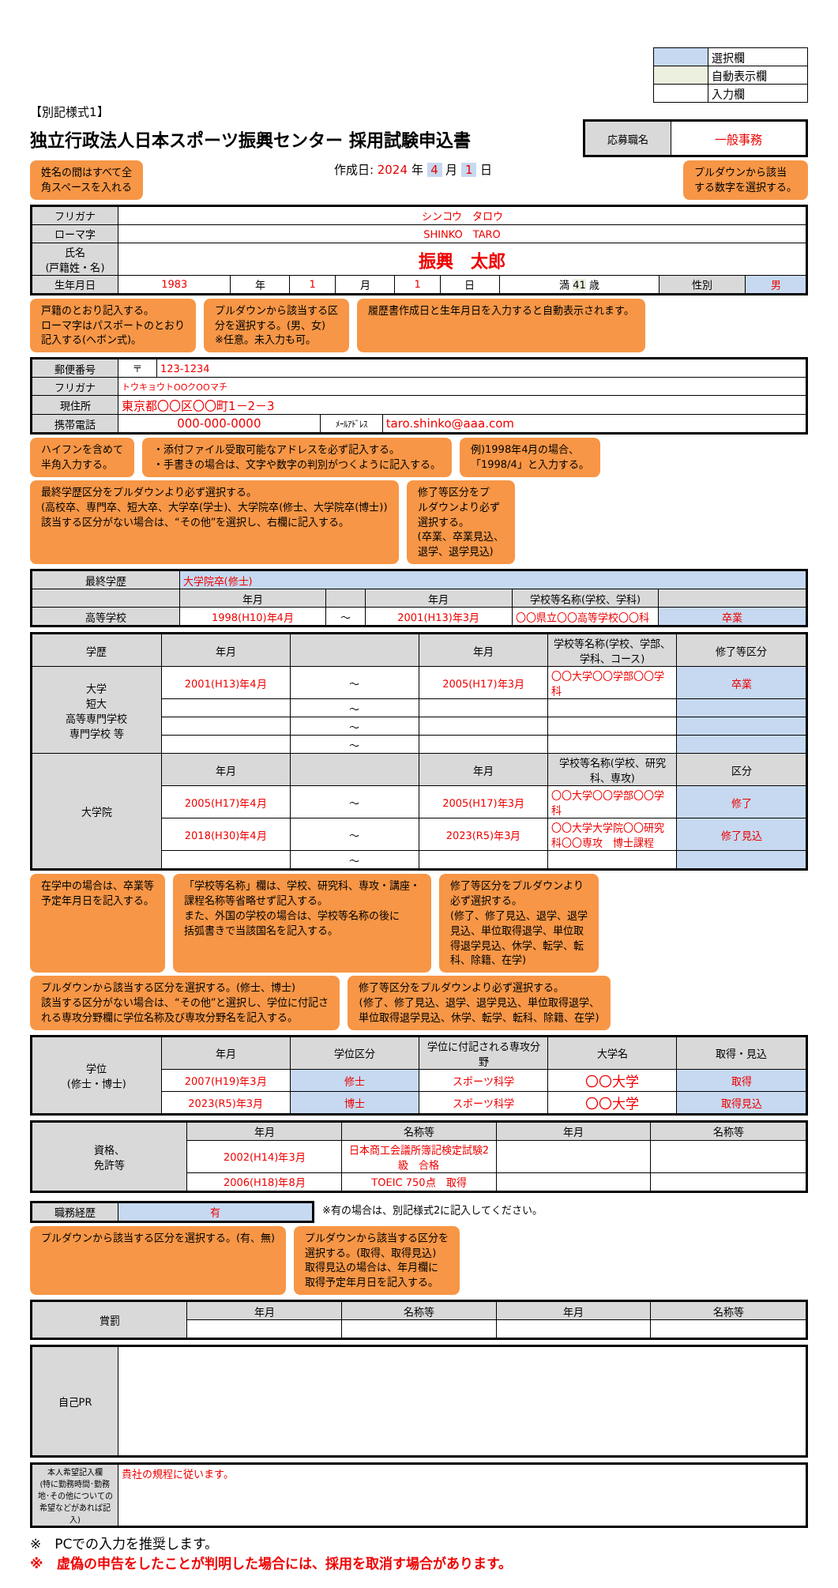| | 選択欄 |
| | 自動表示欄 |
| | 入力欄 |
【別記様式1】
独立行政法人日本スポーツ振興センター 採用試験申込書
| 応募職名 | 一般事務 |
姓名の間はすべて全
角スペースを入れる
作成日: 2024 年 4 月 1 日
プルダウンから該当
する数字を選択する。
| フリガナ | シンコウ タロウ | | | | | | | | |
| ローマ字 | SHINKO TARO | | | | | | | | |
| 氏名 (戸籍姓・名) | 振興 太郎 | | | | | | | | |
| 生年月日 | 1983 | 年 | 1 | 月 | 1 | 日 | 満 41 歳 | 性別 | 男 |
戸籍のとおり記入する。
ローマ字はパスポートのとおり
記入する(ヘボン式)。
プルダウンから該当する区
分を選択する。(男、女)
※任意。未入力も可。
履歴書作成日と生年月日を入力すると自動表示されます。
| 郵便番号 | 〒 | 123-1234 | | |
| フリガナ | トウキョウトOOクOOマチ | | | |
| 現住所 | 東京都〇〇区〇〇町1－2－3 | | | |
| 携帯電話 | 000-000-0000 | | ﾒｰﾙｱﾄﾞﾚｽ | taro.shinko@aaa.com |
ハイフンを含めて
半角入力する。
・添付ファイル受取可能なアドレスを必ず記入する。
・手書きの場合は、文字や数字の判別がつくように記入する。
例)1998年4月の場合、
「1998/4」と入力する。
最終学歴区分をプルダウンより必ず選択する。
(高校卒、専門卒、短大卒、大学卒(学士)、大学院卒(修士、大学院卒(博士))
該当する区分がない場合は、“その他”を選択し、右欄に記入する。
修了等区分をプ
ルダウンより必ず
選択する。
(卒業、卒業見込、
退学、退学見込)
| 最終学歴 | 大学院卒(修士) | | | | |
| | 年月 | | 年月 | 学校等名称(学校、学科) | |
| 高等学校 | 1998(H10)年4月 | ～ | 2001(H13)年3月 | 〇〇県立〇〇高等学校〇〇科 | 卒業 |
| 学歴 | 年月 | | 年月 | 学校等名称(学校、学部、学科、コース) | 修了等区分 |
| 大学 短大 高等専門学校 専門学校 等 | 2001(H13)年4月 | ～ | 2005(H17)年3月 | 〇〇大学〇〇学部〇〇学科 | 卒業 |
| | | ～ | | | |
| | | ～ | | | |
| | | ～ | | | |
| 大学院 | 年月 | | 年月 | 学校等名称(学校、研究科、専攻) | 区分 |
| | 2005(H17)年4月 | ～ | 2005(H17)年3月 | 〇〇大学〇〇学部〇〇学科 | 修了 |
| | 2018(H30)年4月 | ～ | 2023(R5)年3月 | 〇〇大学大学院〇〇研究科〇〇専攻 博士課程 | 修了見込 |
| | | ～ | | | |
在学中の場合は、卒業等
予定年月日を記入する。
「学校等名称」欄は、学校、研究科、専攻・講座・
課程名称等省略せず記入する。
また、外国の学校の場合は、学校等名称の後に
括弧書きで当該国名を記入する。
修了等区分をプルダウンより
必ず選択する。
(修了、修了見込、退学、退学
見込、単位取得退学、単位取
得退学見込、休学、転学、転
科、除籍、在学)
プルダウンから該当する区分を選択する。(修士、博士)
該当する区分がない場合は、“その他”と選択し、学位に付記さ
れる専攻分野欄に学位名称及び専攻分野名を記入する。
修了等区分をプルダウンより必ず選択する。
(修了、修了見込、退学、退学見込、単位取得退学、
単位取得退学見込、休学、転学、転科、除籍、在学)
| 学位 (修士・博士) | 年月 | 学位区分 | 学位に付記される専攻分野 | 大学名 | 取得・見込 |
| | 2007(H19)年3月 | 修士 | スポーツ科学 | 〇〇大学 | 取得 |
| | 2023(R5)年3月 | 博士 | スポーツ科学 | 〇〇大学 | 取得見込 |
| 資格、 免許等 | 年月 | 名称等 | 年月 | 名称等 |
| | 2002(H14)年3月 | 日本商工会議所簿記検定試験2級 合格 | | |
| | 2006(H18)年8月 | TOEIC 750点 取得 | | |
| 職務経歴 | 有 |
※有の場合は、別記様式2に記入してください。
プルダウンから該当する区分を選択する。(有、無)
プルダウンから該当する区分を
選択する。(取得、取得見込)
取得見込の場合は、年月欄に
取得予定年月日を記入する。
| 賞罰 | 年月 | 名称等 | 年月 | 名称等 |
| 自己PR | |
| 本人希望記入欄 (特に勤務時間･勤務地･その他についての希望などがあれば記入) | 貴社の規程に従います。 |
※　PCでの入力を推奨します。
※　虚偽の申告をしたことが判明した場合には、採用を取消す場合があります。